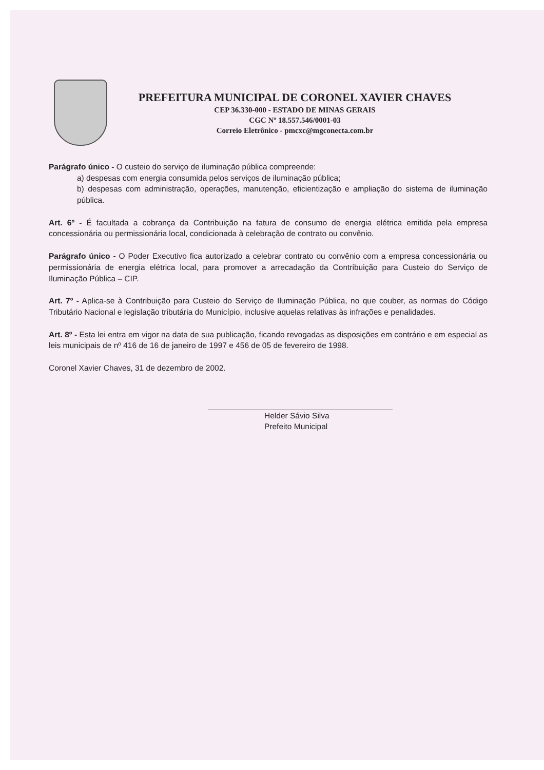PREFEITURA MUNICIPAL DE CORONEL XAVIER CHAVES
CEP 36.330-000 - ESTADO DE MINAS GERAIS
CGC Nº 18.557.546/0001-03
Correio Eletrônico - pmcxc@mgconecta.com.br
Parágrafo único - O custeio do serviço de iluminação pública compreende:
a) despesas com energia consumida pelos serviços de iluminação pública;
b) despesas com administração, operações, manutenção, eficientização e ampliação do sistema de iluminação pública.
Art. 6º - É facultada a cobrança da Contribuição na fatura de consumo de energia elétrica emitida pela empresa concessionária ou permissionária local, condicionada à celebração de contrato ou convênio.
Parágrafo único - O Poder Executivo fica autorizado a celebrar contrato ou convênio com a empresa concessionária ou permissionária de energia elétrica local, para promover a arrecadação da Contribuição para Custeio do Serviço de Iluminação Pública – CIP.
Art. 7º - Aplica-se à Contribuição para Custeio do Serviço de Iluminação Pública, no que couber, as normas do Código Tributário Nacional e legislação tributária do Município, inclusive aquelas relativas às infrações e penalidades.
Art. 8º - Esta lei entra em vigor na data de sua publicação, ficando revogadas as disposições em contrário e em especial as leis municipais de nº 416 de 16 de janeiro de 1997 e 456 de 05 de fevereiro de 1998.
Coronel Xavier Chaves, 31 de dezembro de 2002.
Helder Sávio Silva
Prefeito Municipal